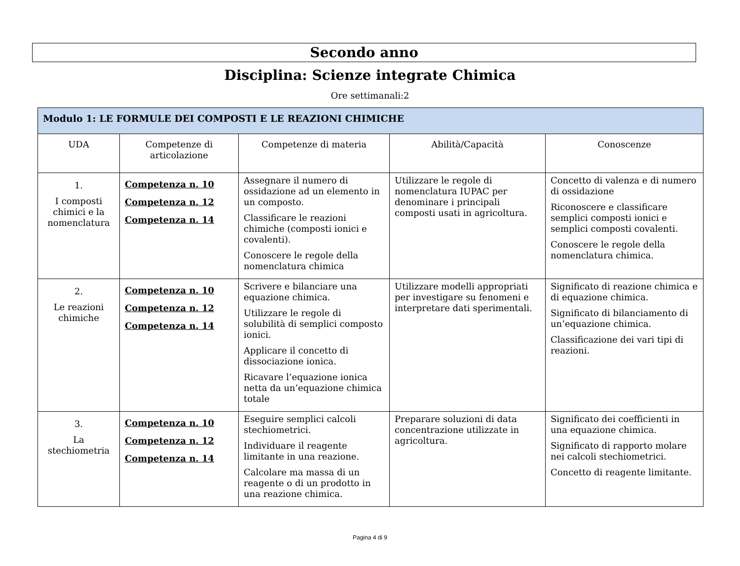Secondo anno
Disciplina: Scienze integrate Chimica
Ore settimanali:2
| Modulo 1: LE FORMULE DEI COMPOSTI E LE REAZIONI CHIMICHE | | | | |
| --- | --- | --- | --- | --- |
| UDA | Competenze di articolazione | Competenze di materia | Abilità/Capacità | Conoscenze |
| 1. I composti chimici e la nomenclatura | Competenza n. 10 Competenza n. 12 Competenza n. 14 | Assegnare il numero di ossidazione ad un elemento in un composto. Classificare le reazioni chimiche (composti ionici e covalenti). Conoscere le regole della nomenclatura chimica | Utilizzare le regole di nomenclatura IUPAC per denominare i principali composti usati in agricoltura. | Concetto di valenza e di numero di ossidazione Riconoscere e classificare semplici composti ionici e semplici composti covalenti. Conoscere le regole della nomenclatura chimica. |
| 2. Le reazioni chimiche | Competenza n. 10 Competenza n. 12 Competenza n. 14 | Scrivere e bilanciare una equazione chimica. Utilizzare le regole di solubilità di semplici composto ionici. Applicare il concetto di dissociazione ionica. Ricavare l’equazione ionica netta da un’equazione chimica totale | Utilizzare modelli appropriati per investigare su fenomeni e interpretare dati sperimentali. | Significato di reazione chimica e di equazione chimica. Significato di bilanciamento di un’equazione chimica. Classificazione dei vari tipi di reazioni. |
| 3. La stechiometria | Competenza n. 10 Competenza n. 12 Competenza n. 14 | Eseguire semplici calcoli stechiometrici. Individuare il reagente limitante in una reazione. Calcolare ma massa di un reagente o di un prodotto in una reazione chimica. | Preparare soluzioni di data concentrazione utilizzate in agricoltura. | Significato dei coefficienti in una equazione chimica. Significato di rapporto molare nei calcoli stechiometrici. Concetto di reagente limitante. |
Pagina 4 di 9